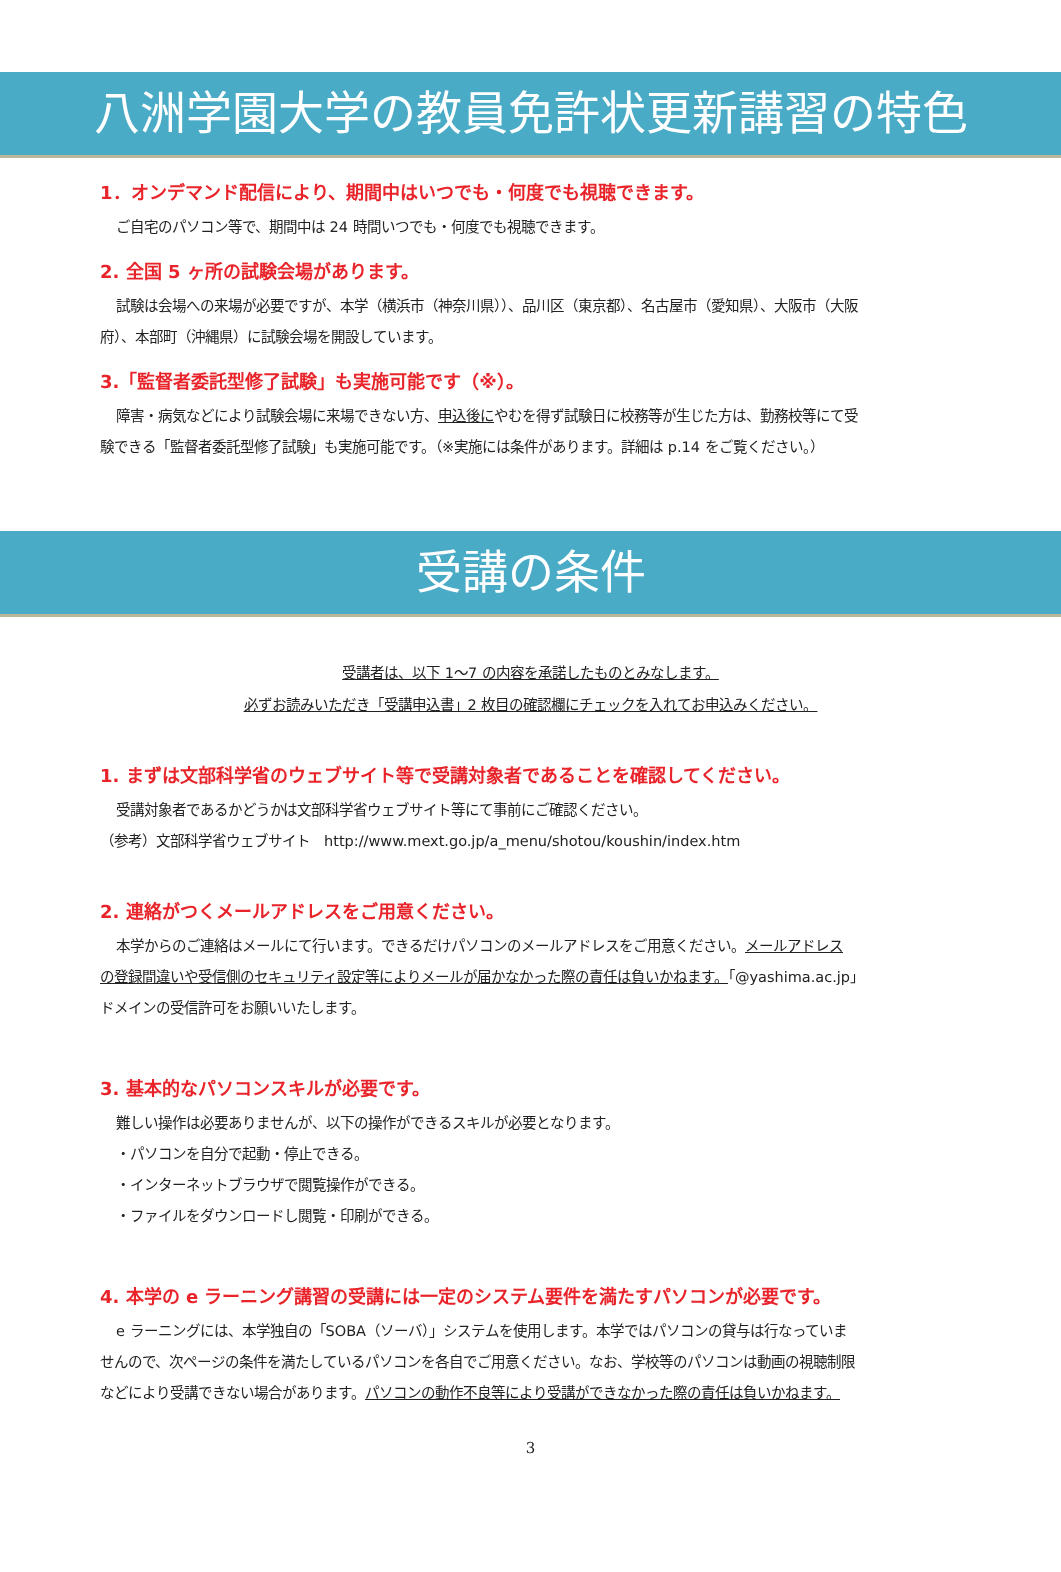八洲学園大学の教員免許状更新講習の特色
1．オンデマンド配信により、期間中はいつでも・何度でも視聴できます。
ご自宅のパソコン等で、期間中は 24 時間いつでも・何度でも視聴できます。
2. 全国 5 ヶ所の試験会場があります。
試験は会場への来場が必要ですが、本学（横浜市（神奈川県））、品川区（東京都）、名古屋市（愛知県）、大阪市（大阪
府）、本部町（沖縄県）に試験会場を開設しています。
3.「監督者委託型修了試験」も実施可能です（※）。
障害・病気などにより試験会場に来場できない方、申込後にやむを得ず試験日に校務等が生じた方は、勤務校等にて受
験できる「監督者委託型修了試験」も実施可能です。（※実施には条件があります。詳細は p.14 をご覧ください。）
受講の条件
受講者は、以下 1～7 の内容を承諾したものとみなします。
必ずお読みいただき「受講申込書」2 枚目の確認欄にチェックを入れてお申込みください。
1. まずは文部科学省のウェブサイト等で受講対象者であることを確認してください。
受講対象者であるかどうかは文部科学省ウェブサイト等にて事前にご確認ください。
（参考）文部科学省ウェブサイト　http://www.mext.go.jp/a_menu/shotou/koushin/index.htm
2. 連絡がつくメールアドレスをご用意ください。
本学からのご連絡はメールにて行います。できるだけパソコンのメールアドレスをご用意ください。メールアドレス
の登録間違いや受信側のセキュリティ設定等によりメールが届かなかった際の責任は負いかねます。「@yashima.ac.jp」
ドメインの受信許可をお願いいたします。
3. 基本的なパソコンスキルが必要です。
難しい操作は必要ありませんが、以下の操作ができるスキルが必要となります。
・パソコンを自分で起動・停止できる。
・インターネットブラウザで閲覧操作ができる。
・ファイルをダウンロードし閲覧・印刷ができる。
4. 本学の e ラーニング講習の受講には一定のシステム要件を満たすパソコンが必要です。
e ラーニングには、本学独自の「SOBA（ソーバ）」システムを使用します。本学ではパソコンの貸与は行なっていま
せんので、次ページの条件を満たしているパソコンを各自でご用意ください。なお、学校等のパソコンは動画の視聴制限
などにより受講できない場合があります。パソコンの動作不良等により受講ができなかった際の責任は負いかねます。
3